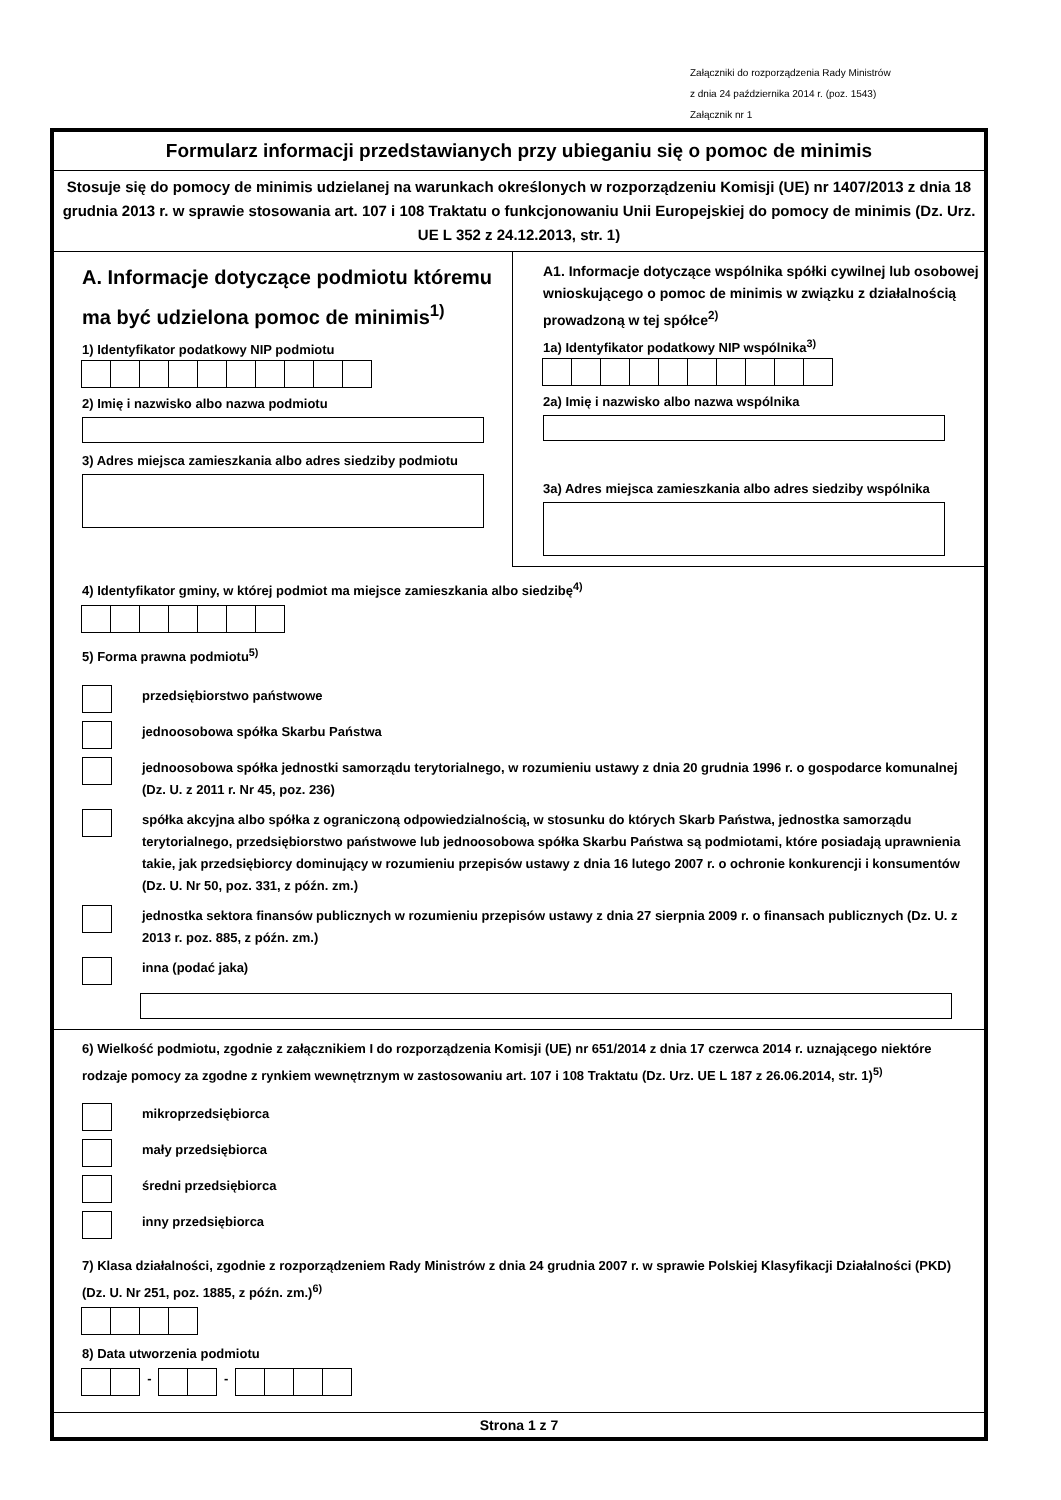Załączniki do rozporządzenia Rady Ministrów
z dnia 24 października 2014 r. (poz. 1543)
Załącznik nr 1
Formularz informacji przedstawianych przy ubieganiu się o pomoc de minimis
Stosuje się do pomocy de minimis udzielanej na warunkach określonych w rozporządzeniu Komisji (UE) nr 1407/2013 z dnia 18 grudnia 2013 r. w sprawie stosowania art. 107 i 108 Traktatu o funkcjonowaniu Unii Europejskiej do pomocy de minimis (Dz. Urz. UE L 352 z 24.12.2013, str. 1)
A. Informacje dotyczące podmiotu któremu ma być udzielona pomoc de minimis<sup>1)</sup>
1) Identyfikator podatkowy NIP podmiotu
2) Imię i nazwisko albo nazwa podmiotu
3) Adres miejsca zamieszkania albo adres siedziby podmiotu
A1. Informacje dotyczące wspólnika spółki cywilnej lub osobowej wnioskującego o pomoc de minimis w związku z działalnością prowadzoną w tej spółce<sup>2)</sup>
1a) Identyfikator podatkowy NIP wspólnika<sup>3)</sup>
2a) Imię i nazwisko albo nazwa wspólnika
3a) Adres miejsca zamieszkania albo adres siedziby wspólnika
4) Identyfikator gminy, w której podmiot ma miejsce zamieszkania albo siedzibę<sup>4)</sup>
5) Forma prawna podmiotu<sup>5)</sup>
przedsiębiorstwo państwowe
jednoosobowa spółka Skarbu Państwa
jednoosobowa spółka jednostki samorządu terytorialnego, w rozumieniu ustawy z dnia 20 grudnia 1996 r. o gospodarce komunalnej (Dz. U. z 2011 r. Nr 45, poz. 236)
spółka akcyjna albo spółka z ograniczoną odpowiedzialnością, w stosunku do których Skarb Państwa, jednostka samorządu terytorialnego, przedsiębiorstwo państwowe lub jednoosobowa spółka Skarbu Państwa są podmiotami, które posiadają uprawnienia takie, jak przedsiębiorcy dominujący w rozumieniu przepisów ustawy z dnia 16 lutego 2007 r. o ochronie konkurencji i konsumentów (Dz. U. Nr 50, poz. 331, z późn. zm.)
jednostka sektora finansów publicznych w rozumieniu przepisów ustawy z dnia 27 sierpnia 2009 r. o finansach publicznych (Dz. U. z 2013 r. poz. 885, z późn. zm.)
inna (podać jaka)
6) Wielkość podmiotu, zgodnie z załącznikiem I do rozporządzenia Komisji (UE) nr 651/2014 z dnia 17 czerwca 2014 r. uznającego niektóre rodzaje pomocy za zgodne z rynkiem wewnętrznym w zastosowaniu art. 107 i 108 Traktatu (Dz. Urz. UE L 187 z 26.06.2014, str. 1)<sup>5)</sup>
mikroprzedsiębiorca
mały przedsiębiorca
średni przedsiębiorca
inny przedsiębiorca
7) Klasa działalności, zgodnie z rozporządzeniem Rady Ministrów z dnia 24 grudnia 2007 r. w sprawie Polskiej Klasyfikacji Działalności (PKD) (Dz. U. Nr 251, poz. 1885, z późn. zm.)<sup>6)</sup>
8) Data utworzenia podmiotu
- -
Strona 1 z 7